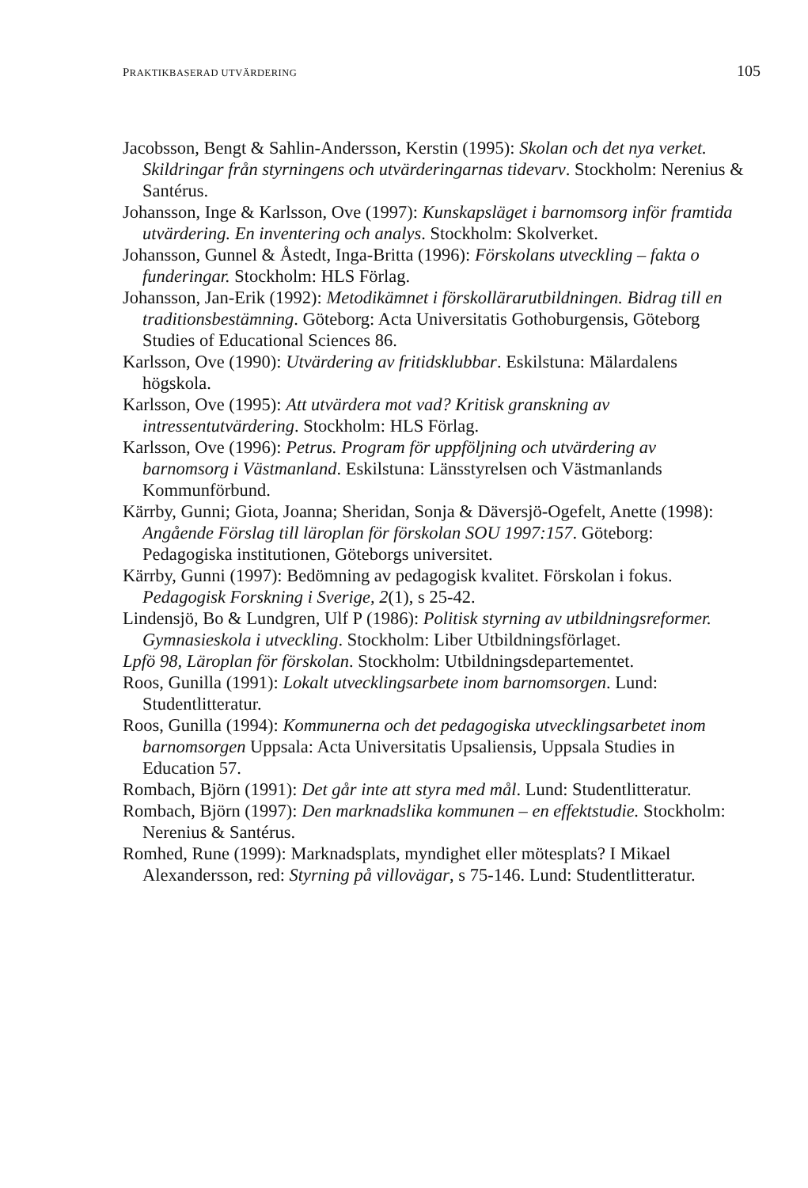PRAKTIKBASERAD UTVÄRDERING 105
Jacobsson, Bengt & Sahlin-Andersson, Kerstin (1995): Skolan och det nya verket. Skildringar från styrningens och utvärderingarnas tidevarv. Stockholm: Nerenius & Santérus.
Johansson, Inge & Karlsson, Ove (1997): Kunskapsläget i barnomsorg inför framtida utvärdering. En inventering och analys. Stockholm: Skolverket.
Johansson, Gunnel & Åstedt, Inga-Britta (1996): Förskolans utveckling – fakta o funderingar. Stockholm: HLS Förlag.
Johansson, Jan-Erik (1992): Metodikämnet i förskollärarutbildningen. Bidrag till en traditionsbestämning. Göteborg: Acta Universitatis Gothoburgensis, Göteborg Studies of Educational Sciences 86.
Karlsson, Ove (1990): Utvärdering av fritidsklubbar. Eskilstuna: Mälardalens högskola.
Karlsson, Ove (1995): Att utvärdera mot vad? Kritisk granskning av intressentutvärdering. Stockholm: HLS Förlag.
Karlsson, Ove (1996): Petrus. Program för uppföljning och utvärdering av barnomsorg i Västmanland. Eskilstuna: Länsstyrelsen och Västmanlands Kommunförbund.
Kärrby, Gunni; Giota, Joanna; Sheridan, Sonja & Däversjö-Ogefelt, Anette (1998): Angående Förslag till läroplan för förskolan SOU 1997:157. Göteborg: Pedagogiska institutionen, Göteborgs universitet.
Kärrby, Gunni (1997): Bedömning av pedagogisk kvalitet. Förskolan i fokus. Pedagogisk Forskning i Sverige, 2(1), s 25-42.
Lindensjö, Bo & Lundgren, Ulf P (1986): Politisk styrning av utbildningsreformer. Gymnasieskola i utveckling. Stockholm: Liber Utbildningsförlaget.
Lpfö 98, Läroplan för förskolan. Stockholm: Utbildningsdepartementet.
Roos, Gunilla (1991): Lokalt utvecklingsarbete inom barnomsorgen. Lund: Studentlitteratur.
Roos, Gunilla (1994): Kommunerna och det pedagogiska utvecklingsarbetet inom barnomsorgen Uppsala: Acta Universitatis Upsaliensis, Uppsala Studies in Education 57.
Rombach, Björn (1991): Det går inte att styra med mål. Lund: Studentlitteratur.
Rombach, Björn (1997): Den marknadslika kommunen – en effektstudie. Stockholm: Nerenius & Santérus.
Romhed, Rune (1999): Marknadsplats, myndighet eller mötesplats? I Mikael Alexandersson, red: Styrning på villovägar, s 75-146. Lund: Studentlitteratur.